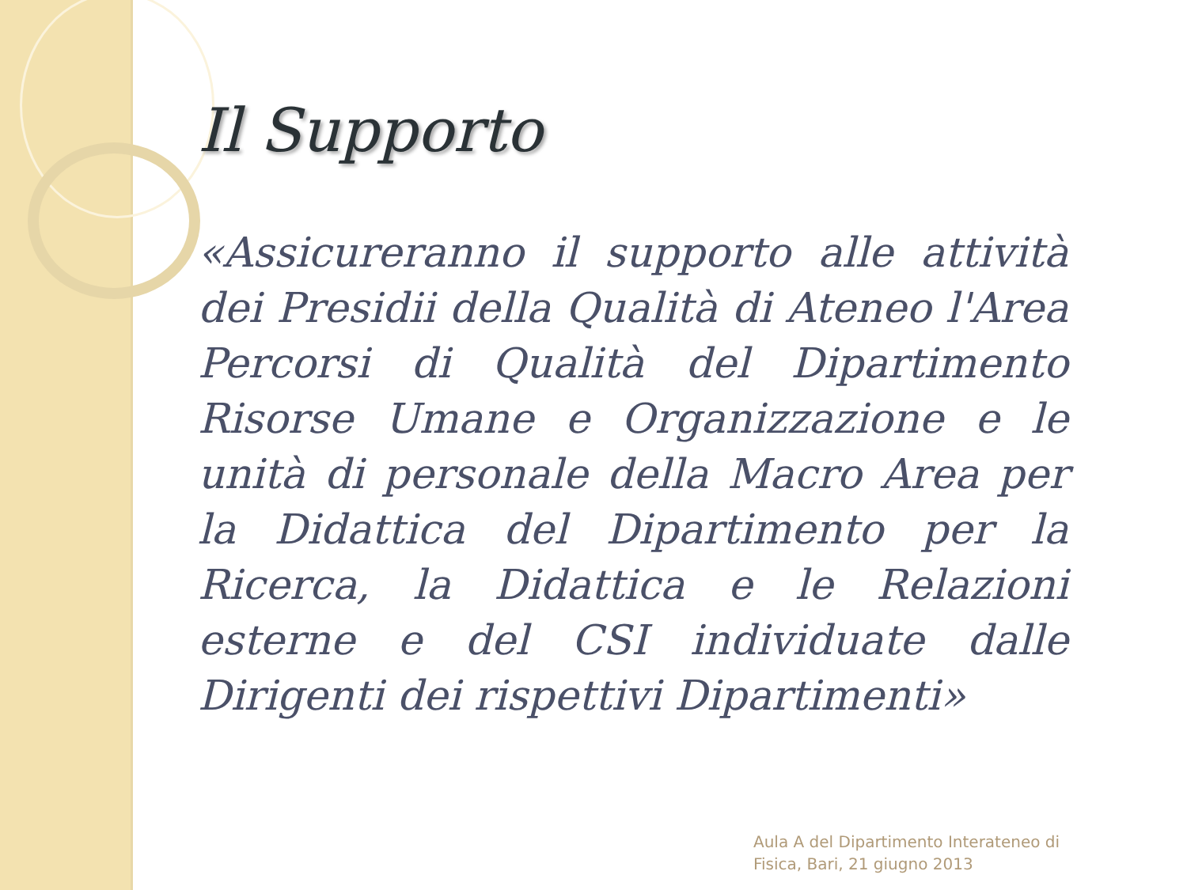Il Supporto
«Assicureranno il supporto alle attività dei Presidii della Qualità di Ateneo l'Area Percorsi di Qualità del Dipartimento Risorse Umane e Organizzazione e le unità di personale della Macro Area per la Didattica del Dipartimento per la Ricerca, la Didattica e le Relazioni esterne e del CSI individuate dalle Dirigenti dei rispettivi Dipartimenti»
Aula A del Dipartimento Interateneo di
Fisica, Bari, 21 giugno 2013